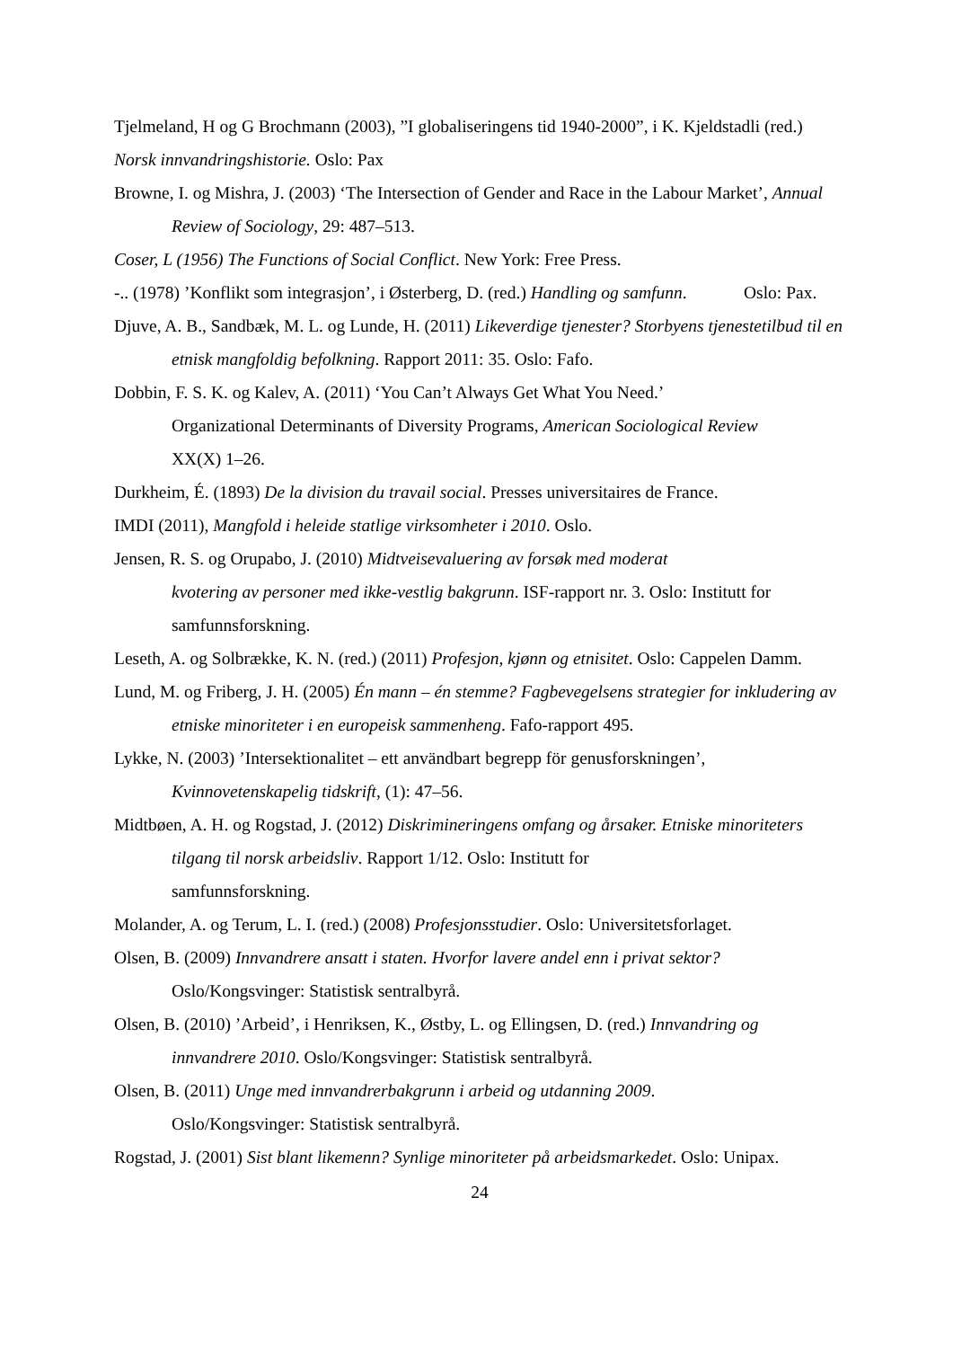Tjelmeland, H og G Brochmann (2003), ”I globaliseringens tid 1940-2000”, i K. Kjeldstadli (red.) Norsk innvandringshistorie. Oslo: Pax
Browne, I. og Mishra, J. (2003) ‘The Intersection of Gender and Race in the Labour Market’, Annual Review of Sociology, 29: 487–513.
Coser, L (1956) The Functions of Social Conflict. New York: Free Press.
-.. (1978) ’Konflikt som integrasjon’, i Østerberg, D. (red.) Handling og samfunn. Oslo: Pax.
Djuve, A. B., Sandbæk, M. L. og Lunde, H. (2011) Likeverdige tjenester? Storbyens tjenestetilbud til en etnisk mangfoldig befolkning. Rapport 2011: 35. Oslo: Fafo.
Dobbin, F. S. K. og Kalev, A. (2011) ‘You Can’t Always Get What You Need.’
Organizational Determinants of Diversity Programs, American Sociological Review
XX(X) 1–26.
Durkheim, É. (1893) De la division du travail social. Presses universitaires de France.
IMDI (2011), Mangfold i heleide statlige virksomheter i 2010. Oslo.
Jensen, R. S. og Orupabo, J. (2010) Midtveisevaluering av forsøk med moderat
kvotering av personer med ikke-vestlig bakgrunn. ISF-rapport nr. 3. Oslo: Institutt for samfunnsforskning.
Leseth, A. og Solbrække, K. N. (red.) (2011) Profesjon, kjønn og etnisitet. Oslo: Cappelen Damm.
Lund, M. og Friberg, J. H. (2005) Én mann – én stemme? Fagbevegelsens strategier for inkludering av etniske minoriteter i en europeisk sammenheng. Fafo-rapport 495.
Lykke, N. (2003) ’Intersektionalitet – ett användbart begrepp för genusforskningen’,
Kvinnovetenskapelig tidskrift, (1): 47–56.
Midtbøen, A. H. og Rogstad, J. (2012) Diskrimineringens omfang og årsaker. Etniske minoriteters tilgang til norsk arbeidsliv. Rapport 1/12. Oslo: Institutt for
samfunnsforskning.
Molander, A. og Terum, L. I. (red.) (2008) Profesjonsstudier. Oslo: Universitetsforlaget.
Olsen, B. (2009) Innvandrere ansatt i staten. Hvorfor lavere andel enn i privat sektor?
Oslo/Kongsvinger: Statistisk sentralbyrå.
Olsen, B. (2010) ’Arbeid’, i Henriksen, K., Østby, L. og Ellingsen, D. (red.) Innvandring og innvandrere 2010. Oslo/Kongsvinger: Statistisk sentralbyrå.
Olsen, B. (2011) Unge med innvandrerbakgrunn i arbeid og utdanning 2009.
Oslo/Kongsvinger: Statistisk sentralbyrå.
Rogstad, J. (2001) Sist blant likemenn? Synlige minoriteter på arbeidsmarkedet. Oslo: Unipax.
24